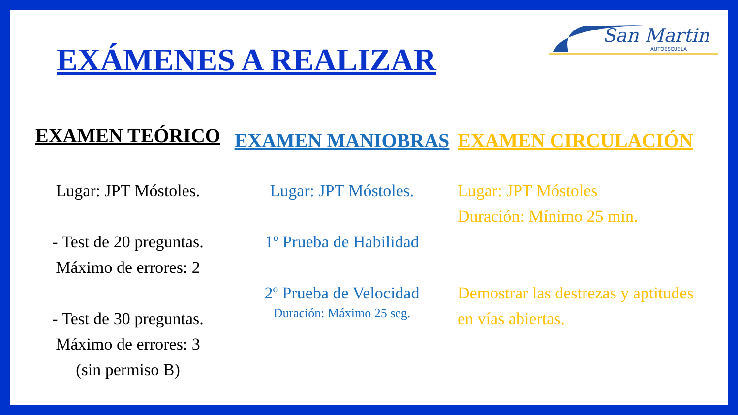EXÁMENES A REALIZAR
San Martin
AUTOESCUELA
EXAMEN TEÓRICO
Lugar: JPT Móstoles.
- Test de 20 preguntas.
Máximo de errores: 2
- Test de 30 preguntas.
Máximo de errores: 3
(sin permiso B)
EXAMEN MANIOBRAS
Lugar: JPT Móstoles.
1º Prueba de Habilidad
2º Prueba de Velocidad
Duración: Máximo 25 seg.
EXAMEN CIRCULACIÓN
Lugar: JPT Móstoles
Duración: Mínimo 25 min.
Demostrar las destrezas y aptitudes en vías abiertas.